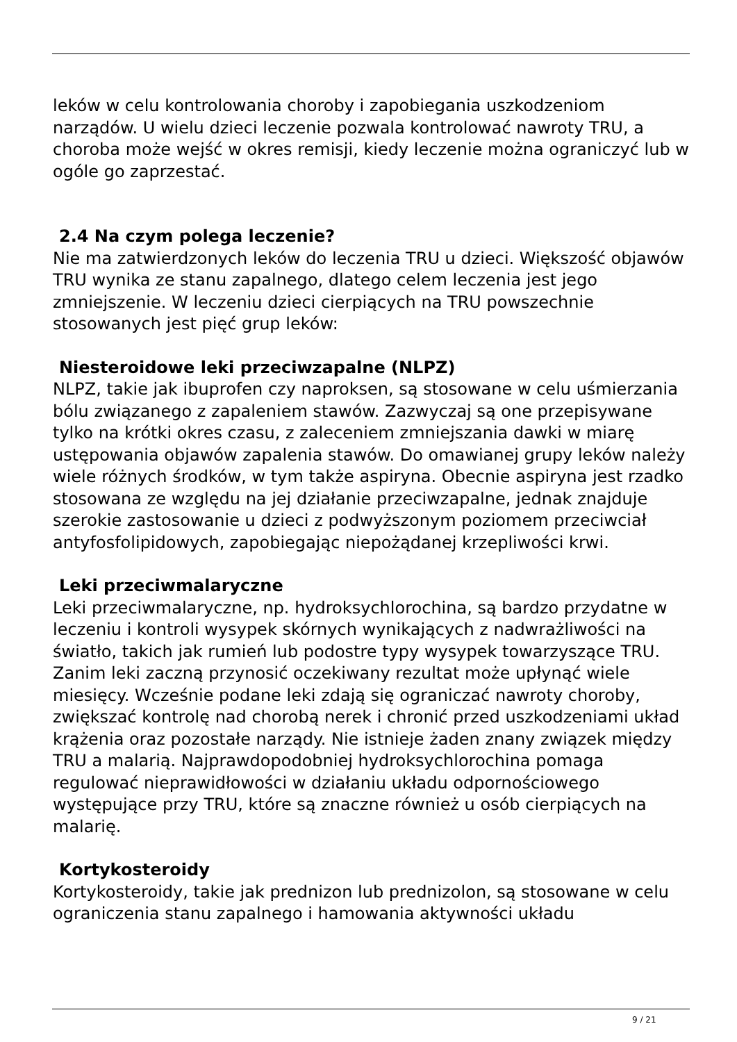leków w celu kontrolowania choroby i zapobiegania uszkodzeniom narządów. U wielu dzieci leczenie pozwala kontrolować nawroty TRU, a choroba może wejść w okres remisji, kiedy leczenie można ograniczyć lub w ogóle go zaprzestać.
2.4 Na czym polega leczenie?
Nie ma zatwierdzonych leków do leczenia TRU u dzieci. Większość objawów TRU wynika ze stanu zapalnego, dlatego celem leczenia jest jego zmniejszenie. W leczeniu dzieci cierpiących na TRU powszechnie stosowanych jest pięć grup leków:
Niesteroidowe leki przeciwzapalne (NLPZ)
NLPZ, takie jak ibuprofen czy naproksen, są stosowane w celu uśmierzania bólu związanego z zapaleniem stawów. Zazwyczaj są one przepisywane tylko na krótki okres czasu, z zaleceniem zmniejszania dawki w miarę ustępowania objawów zapalenia stawów. Do omawianej grupy leków należy wiele różnych środków, w tym także aspiryna. Obecnie aspiryna jest rzadko stosowana ze względu na jej działanie przeciwzapalne, jednak znajduje szerokie zastosowanie u dzieci z podwyższonym poziomem przeciwciał antyfosfolipidowych, zapobiegając niepożądanej krzepliwości krwi.
Leki przeciwmalaryczne
Leki przeciwmalaryczne, np. hydroksychlorochina, są bardzo przydatne w leczeniu i kontroli wysypek skórnych wynikających z nadwrażliwości na światło, takich jak rumień lub podostre typy wysypek towarzyszące TRU. Zanim leki zaczną przynosić oczekiwany rezultat może upłynąć wiele miesięcy. Wcześnie podane leki zdają się ograniczać nawroty choroby, zwiększać kontrolę nad chorobą nerek i chronić przed uszkodzeniami układ krążenia oraz pozostałe narządy. Nie istnieje żaden znany związek między TRU a malarią. Najprawdopodobniej hydroksychlorochina pomaga regulować nieprawidłowości w działaniu układu odpornościowego występujące przy TRU, które są znaczne również u osób cierpiących na malarię.
Kortykosteroidy
Kortykosteroidy, takie jak prednizon lub prednizolon, są stosowane w celu ograniczenia stanu zapalnego i hamowania aktywności układu
9 / 21